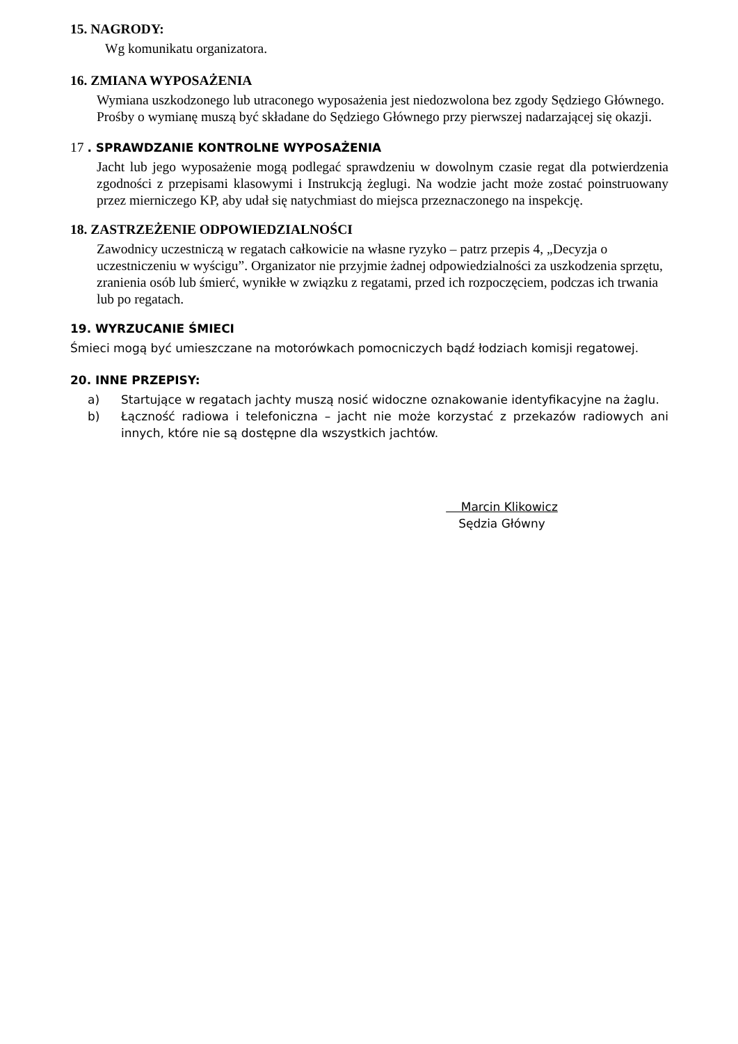15. NAGRODY:
Wg komunikatu organizatora.
16. ZMIANA WYPOSAŻENIA
Wymiana uszkodzonego lub utraconego wyposażenia jest niedozwolona bez zgody Sędziego Głównego. Prośby o wymianę muszą być składane do Sędziego Głównego przy pierwszej nadarzającej się okazji.
17 . SPRAWDZANIE KONTROLNE WYPOSAŻENIA
Jacht lub jego wyposażenie mogą podlegać sprawdzeniu w dowolnym czasie regat dla potwierdzenia zgodności z przepisami klasowymi i Instrukcją żeglugi. Na wodzie jacht może zostać poinstruowany przez mierniczego KP, aby udał się natychmiast do miejsca przeznaczonego na inspekcję.
18. ZASTRZEŻENIE ODPOWIEDZIALNOŚCI
Zawodnicy uczestniczą w regatach całkowicie na własne ryzyko – patrz przepis 4, „Decyzja o uczestniczeniu w wyścigu”. Organizator nie przyjmie żadnej odpowiedzialności za uszkodzenia sprzętu, zranienia osób lub śmierć, wynikłe w związku z regatami, przed ich rozpoczęciem, podczas ich trwania lub po regatach.
19. WYRZUCANIE ŚMIECI
Śmieci mogą być umieszczane na motorówkach pomocniczych bądź łodziach komisji regatowej.
20. INNE PRZEPISY:
a) Startujące w regatach jachty muszą nosić widoczne oznakowanie identyfikacyjne na żaglu.
b) Łączność radiowa i telefoniczna – jacht nie może korzystać z przekazów radiowych ani innych, które nie są dostępne dla wszystkich jachtów.
Marcin Klikowicz
Sędzia Główny